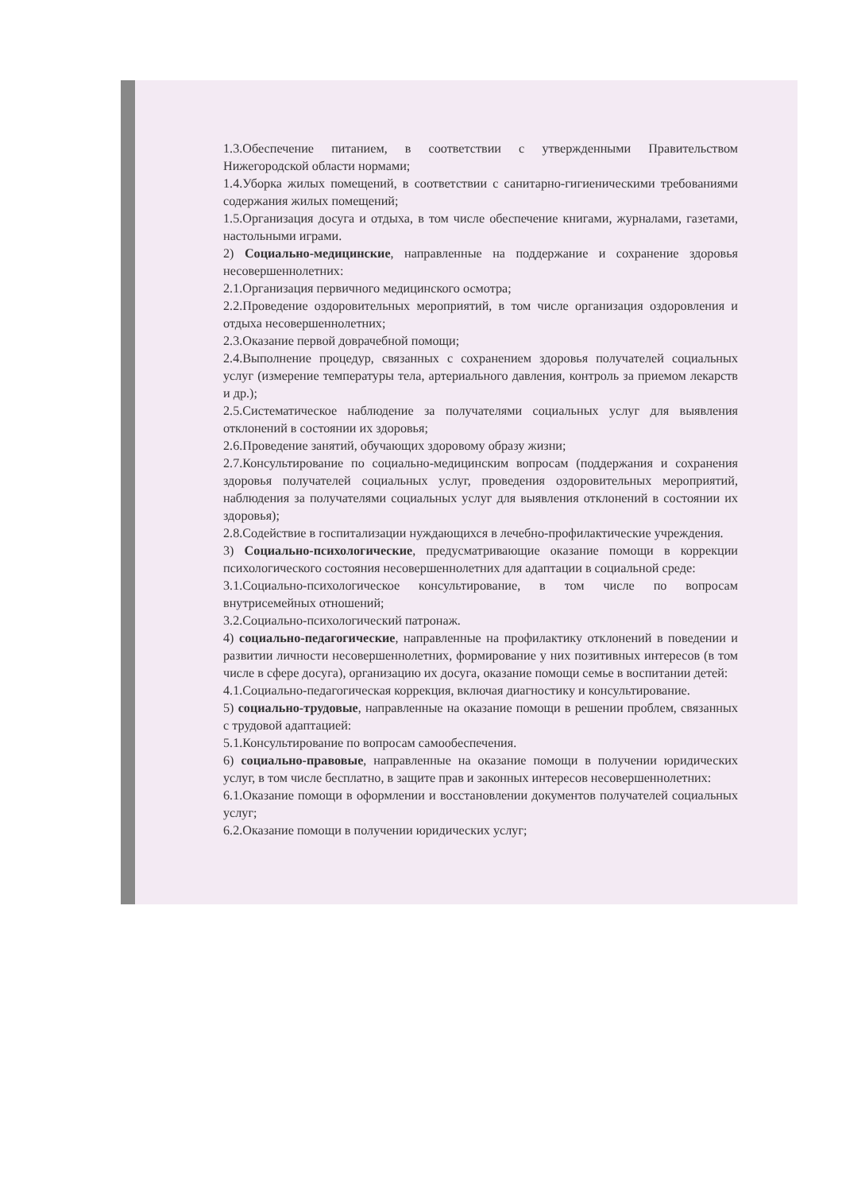1.3.Обеспечение питанием, в соответствии с утвержденными Правительством Нижегородской области нормами;
1.4.Уборка жилых помещений, в соответствии с санитарно-гигиеническими требованиями содержания жилых помещений;
1.5.Организация досуга и отдыха, в том числе обеспечение книгами, журналами, газетами, настольными играми.
2) Социально-медицинские, направленные на поддержание и сохранение здоровья несовершеннолетних:
2.1.Организация первичного медицинского осмотра;
2.2.Проведение оздоровительных мероприятий, в том числе организация оздоровления и отдыха несовершеннолетних;
2.3.Оказание первой доврачебной помощи;
2.4.Выполнение процедур, связанных с сохранением здоровья получателей социальных услуг (измерение температуры тела, артериального давления, контроль за приемом лекарств и др.);
2.5.Систематическое наблюдение за получателями социальных услуг для выявления отклонений в состоянии их здоровья;
2.6.Проведение занятий, обучающих здоровому образу жизни;
2.7.Консультирование по социально-медицинским вопросам (поддержания и сохранения здоровья получателей социальных услуг, проведения оздоровительных мероприятий, наблюдения за получателями социальных услуг для выявления отклонений в состоянии их здоровья);
2.8.Содействие в госпитализации нуждающихся в лечебно-профилактические учреждения.
3) Социально-психологические, предусматривающие оказание помощи в коррекции психологического состояния несовершеннолетних для адаптации в социальной среде:
3.1.Социально-психологическое консультирование, в том числе по вопросам внутрисемейных отношений;
3.2.Социально-психологический патронаж.
4) социально-педагогические, направленные на профилактику отклонений в поведении и развитии личности несовершеннолетних, формирование у них позитивных интересов (в том числе в сфере досуга), организацию их досуга, оказание помощи семье в воспитании детей:
4.1.Социально-педагогическая коррекция, включая диагностику и консультирование.
5) социально-трудовые, направленные на оказание помощи в решении проблем, связанных с трудовой адаптацией:
5.1.Консультирование по вопросам самообеспечения.
6) социально-правовые, направленные на оказание помощи в получении юридических услуг, в том числе бесплатно, в защите прав и законных интересов несовершеннолетних:
6.1.Оказание помощи в оформлении и восстановлении документов получателей социальных услуг;
6.2.Оказание помощи в получении юридических услуг;